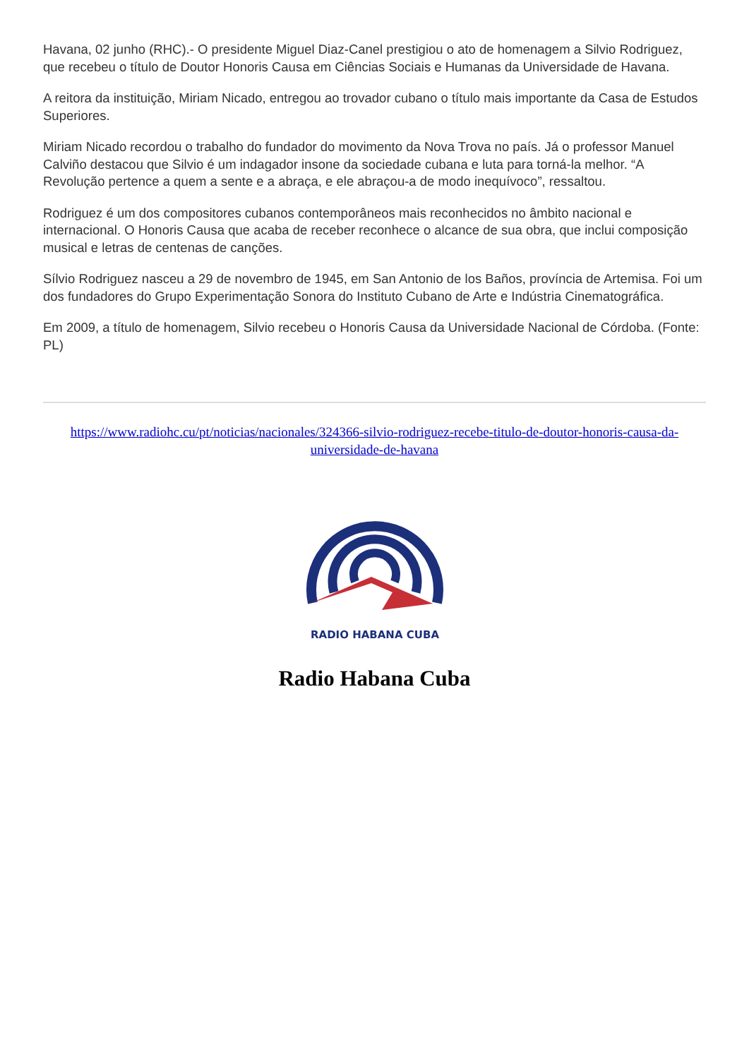Havana, 02 junho (RHC).- O presidente Miguel Diaz-Canel prestigiou o ato de homenagem a Silvio Rodriguez, que recebeu o título de Doutor Honoris Causa em Ciências Sociais e Humanas da Universidade de Havana.
A reitora da instituição, Miriam Nicado, entregou ao trovador cubano o título mais importante da Casa de Estudos Superiores.
Miriam Nicado recordou o trabalho do fundador do movimento da Nova Trova no país. Já o professor Manuel Calviño destacou que Silvio é um indagador insone da sociedade cubana e luta para torná-la melhor. “A Revolução pertence a quem a sente e a abraça, e ele abraçou-a de modo inequívoco”, ressaltou.
Rodriguez é um dos compositores cubanos contemporâneos mais reconhecidos no âmbito nacional e internacional. O Honoris Causa que acaba de receber reconhece o alcance de sua obra, que inclui composição musical e letras de centenas de canções.
Sílvio Rodriguez nasceu a 29 de novembro de 1945, em San Antonio de los Baños, província de Artemisa. Foi um dos fundadores do Grupo Experimentação Sonora do Instituto Cubano de Arte e Indústria Cinematográfica.
Em 2009, a título de homenagem, Silvio recebeu o Honoris Causa da Universidade Nacional de Córdoba. (Fonte: PL)
https://www.radiohc.cu/pt/noticias/nacionales/324366-silvio-rodriguez-recebe-titulo-de-doutor-honoris-causa-da-universidade-de-havana
RADIO HABANA CUBA
Radio Habana Cuba